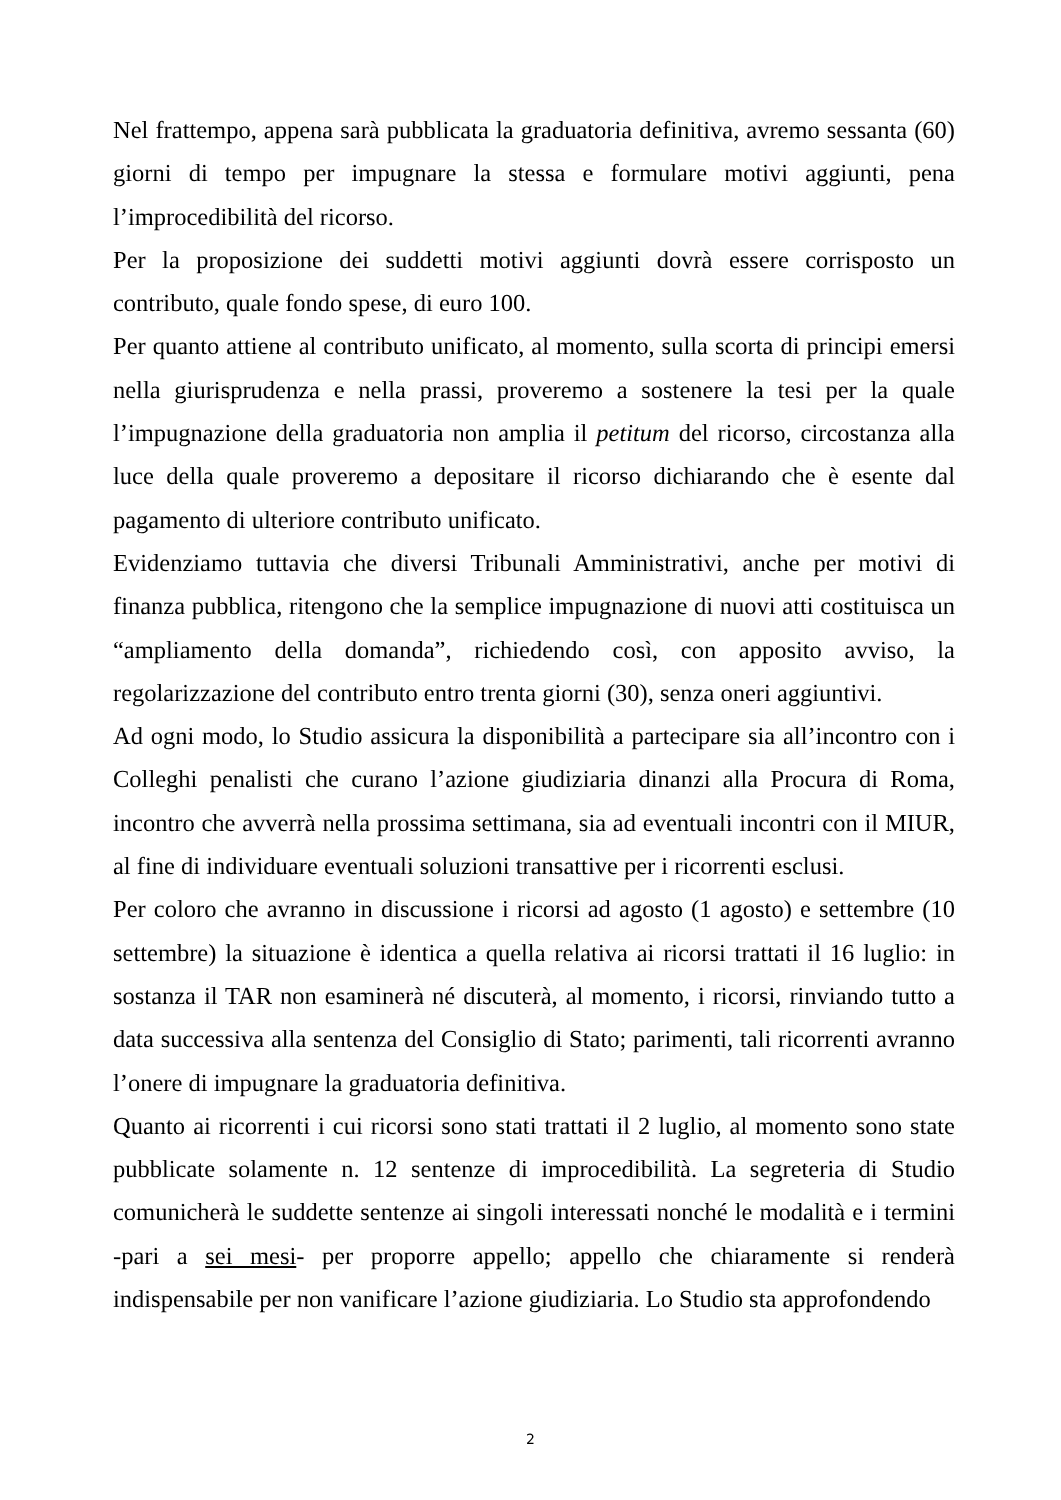Nel frattempo, appena sarà pubblicata la graduatoria definitiva, avremo sessanta (60) giorni di tempo per impugnare la stessa e formulare motivi aggiunti, pena l’improcedibilità del ricorso.
Per la proposizione dei suddetti motivi aggiunti dovrà essere corrisposto un contributo, quale fondo spese, di euro 100.
Per quanto attiene al contributo unificato, al momento, sulla scorta di principi emersi nella giurisprudenza e nella prassi, proveremo a sostenere la tesi per la quale l’impugnazione della graduatoria non amplia il petitum del ricorso, circostanza alla luce della quale proveremo a depositare il ricorso dichiarando che è esente dal pagamento di ulteriore contributo unificato.
Evidenziamo tuttavia che diversi Tribunali Amministrativi, anche per motivi di finanza pubblica, ritengono che la semplice impugnazione di nuovi atti costituisca un “ampliamento della domanda”, richiedendo così, con apposito avviso, la regolarizzazione del contributo entro trenta giorni (30), senza oneri aggiuntivi.
Ad ogni modo, lo Studio assicura la disponibilità a partecipare sia all’incontro con i Colleghi penalisti che curano l’azione giudiziaria dinanzi alla Procura di Roma, incontro che avverrà nella prossima settimana, sia ad eventuali incontri con il MIUR, al fine di individuare eventuali soluzioni transattive per i ricorrenti esclusi.
Per coloro che avranno in discussione i ricorsi ad agosto (1 agosto) e settembre (10 settembre) la situazione è identica a quella relativa ai ricorsi trattati il 16 luglio: in sostanza il TAR non esaminerà né discuterà, al momento, i ricorsi, rinviando tutto a data successiva alla sentenza del Consiglio di Stato; parimenti, tali ricorrenti avranno l’onere di impugnare la graduatoria definitiva.
Quanto ai ricorrenti i cui ricorsi sono stati trattati il 2 luglio, al momento sono state pubblicate solamente n. 12 sentenze di improcedibilità. La segreteria di Studio comunicherà le suddette sentenze ai singoli interessati nonché le modalità e i termini -pari a sei mesi- per proporre appello; appello che chiaramente si renderà indispensabile per non vanificare l’azione giudiziaria. Lo Studio sta approfondendo
2